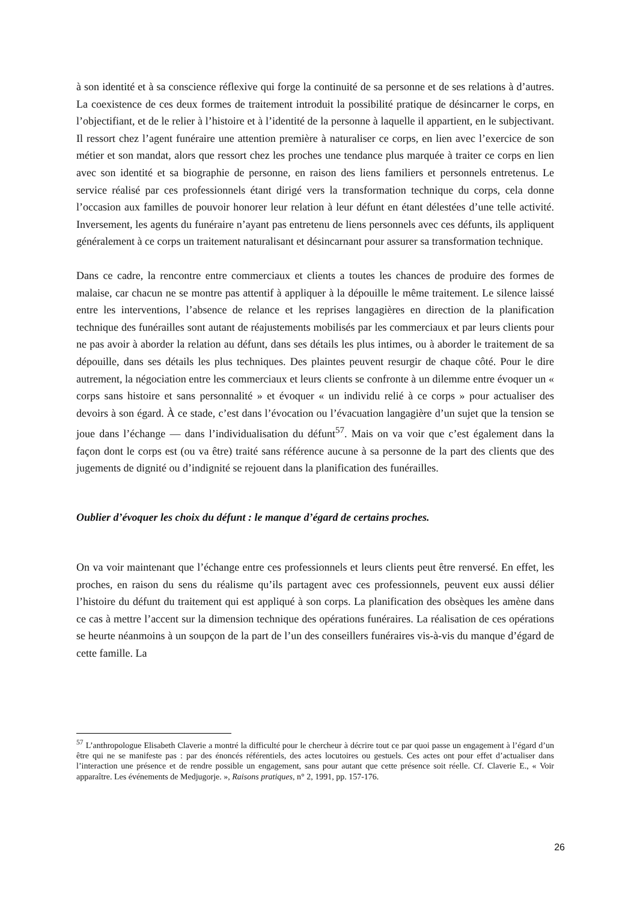à son identité et à sa conscience réflexive qui forge la continuité de sa personne et de ses relations à d’autres. La coexistence de ces deux formes de traitement introduit la possibilité pratique de désincarner le corps, en l’objectifiant, et de le relier à l’histoire et à l’identité de la personne à laquelle il appartient, en le subjectivant. Il ressort chez l’agent funéraire une attention première à naturaliser ce corps, en lien avec l’exercice de son métier et son mandat, alors que ressort chez les proches une tendance plus marquée à traiter ce corps en lien avec son identité et sa biographie de personne, en raison des liens familiers et personnels entretenus. Le service réalisé par ces professionnels étant dirigé vers la transformation technique du corps, cela donne l’occasion aux familles de pouvoir honorer leur relation à leur défunt en étant délestées d’une telle activité. Inversement, les agents du funéraire n’ayant pas entretenu de liens personnels avec ces défunts, ils appliquent généralement à ce corps un traitement naturalisant et désincarnant pour assurer sa transformation technique.
Dans ce cadre, la rencontre entre commerciaux et clients a toutes les chances de produire des formes de malaise, car chacun ne se montre pas attentif à appliquer à la dépouille le même traitement. Le silence laissé entre les interventions, l’absence de relance et les reprises langagières en direction de la planification technique des funérailles sont autant de réajustements mobilisés par les commerciaux et par leurs clients pour ne pas avoir à aborder la relation au défunt, dans ses détails les plus intimes, ou à aborder le traitement de sa dépouille, dans ses détails les plus techniques. Des plaintes peuvent resurgir de chaque côté. Pour le dire autrement, la négociation entre les commerciaux et leurs clients se confronte à un dilemme entre évoquer un « corps sans histoire et sans personnalité » et évoquer « un individu relié à ce corps » pour actualiser des devoirs à son égard. À ce stade, c’est dans l’évocation ou l’évacuation langagière d’un sujet que la tension se joue dans l’échange — dans l’individualisation du défunt<sup>57</sup>. Mais on va voir que c’est également dans la façon dont le corps est (ou va être) traité sans référence aucune à sa personne de la part des clients que des jugements de dignité ou d’indignité se rejouent dans la planification des funérailles.
Oublier d’évoquer les choix du défunt : le manque d’égard de certains proches.
On va voir maintenant que l’échange entre ces professionnels et leurs clients peut être renversé. En effet, les proches, en raison du sens du réalisme qu’ils partagent avec ces professionnels, peuvent eux aussi délier l’histoire du défunt du traitement qui est appliqué à son corps. La planification des obsèques les amène dans ce cas à mettre l’accent sur la dimension technique des opérations funéraires. La réalisation de ces opérations se heurte néanmoins à un soupçon de la part de l’un des conseillers funéraires vis-à-vis du manque d’égard de cette famille. La
<sup>57</sup> L’anthropologue Elisabeth Claverie a montré la difficulté pour le chercheur à décrire tout ce par quoi passe un engagement à l’égard d’un être qui ne se manifeste pas : par des énoncés référentiels, des actes locutoires ou gestuels. Ces actes ont pour effet d’actualiser dans l’interaction une présence et de rendre possible un engagement, sans pour autant que cette présence soit réelle. Cf. Claverie E., « Voir apparaître. Les événements de Medjugorje. », Raisons pratiques, n° 2, 1991, pp. 157-176.
26